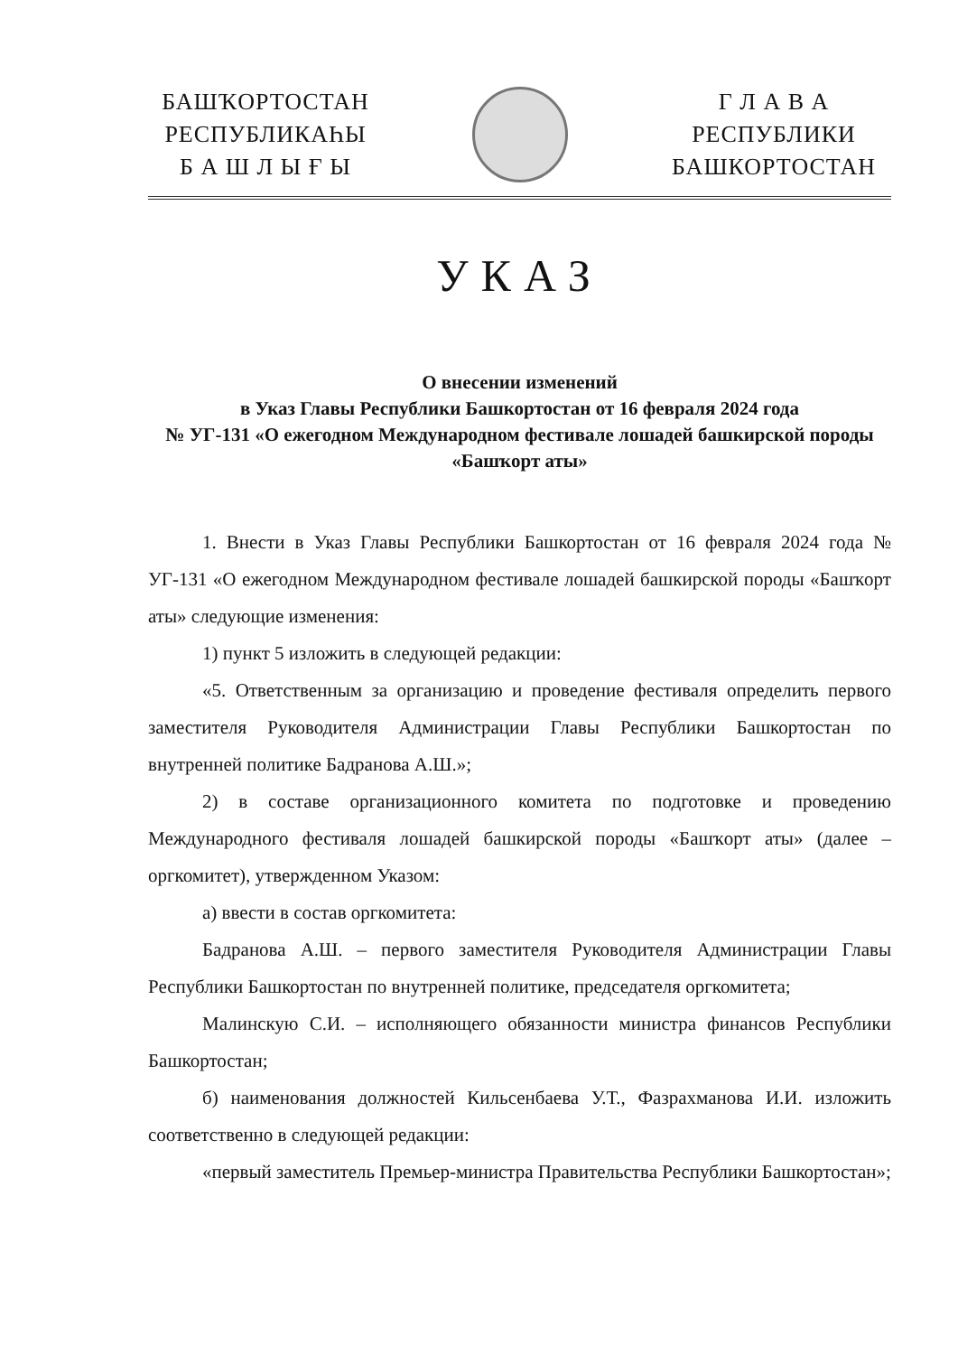БАШҠОРТОСТАН
РЕСПУБЛИКАҺЫ
Б А Ш Л Ы Ғ Ы
Г Л А В А
РЕСПУБЛИКИ
БАШКОРТОСТАН
УКАЗ
О внесении изменений
в Указ Главы Республики Башкортостан от 16 февраля 2024 года
№ УГ-131 «О ежегодном Международном фестивале лошадей башкирской породы «Башҡорт аты»
1. Внести в Указ Главы Республики Башкортостан от 16 февраля 2024 года № УГ-131 «О ежегодном Международном фестивале лошадей башкирской породы «Башҡорт аты» следующие изменения:
1) пункт 5 изложить в следующей редакции:
«5. Ответственным за организацию и проведение фестиваля определить первого заместителя Руководителя Администрации Главы Республики Башкортостан по внутренней политике Бадранова А.Ш.»;
2) в составе организационного комитета по подготовке и проведению Международного фестиваля лошадей башкирской породы «Башҡорт аты» (далее – оргкомитет), утвержденном Указом:
а) ввести в состав оргкомитета:
Бадранова А.Ш. – первого заместителя Руководителя Администрации Главы Республики Башкортостан по внутренней политике, председателя оргкомитета;
Малинскую С.И. – исполняющего обязанности министра финансов Республики Башкортостан;
б) наименования должностей Кильсенбаева У.Т., Фазрахманова И.И. изложить соответственно в следующей редакции:
«первый заместитель Премьер-министра Правительства Республики Башкортостан»;